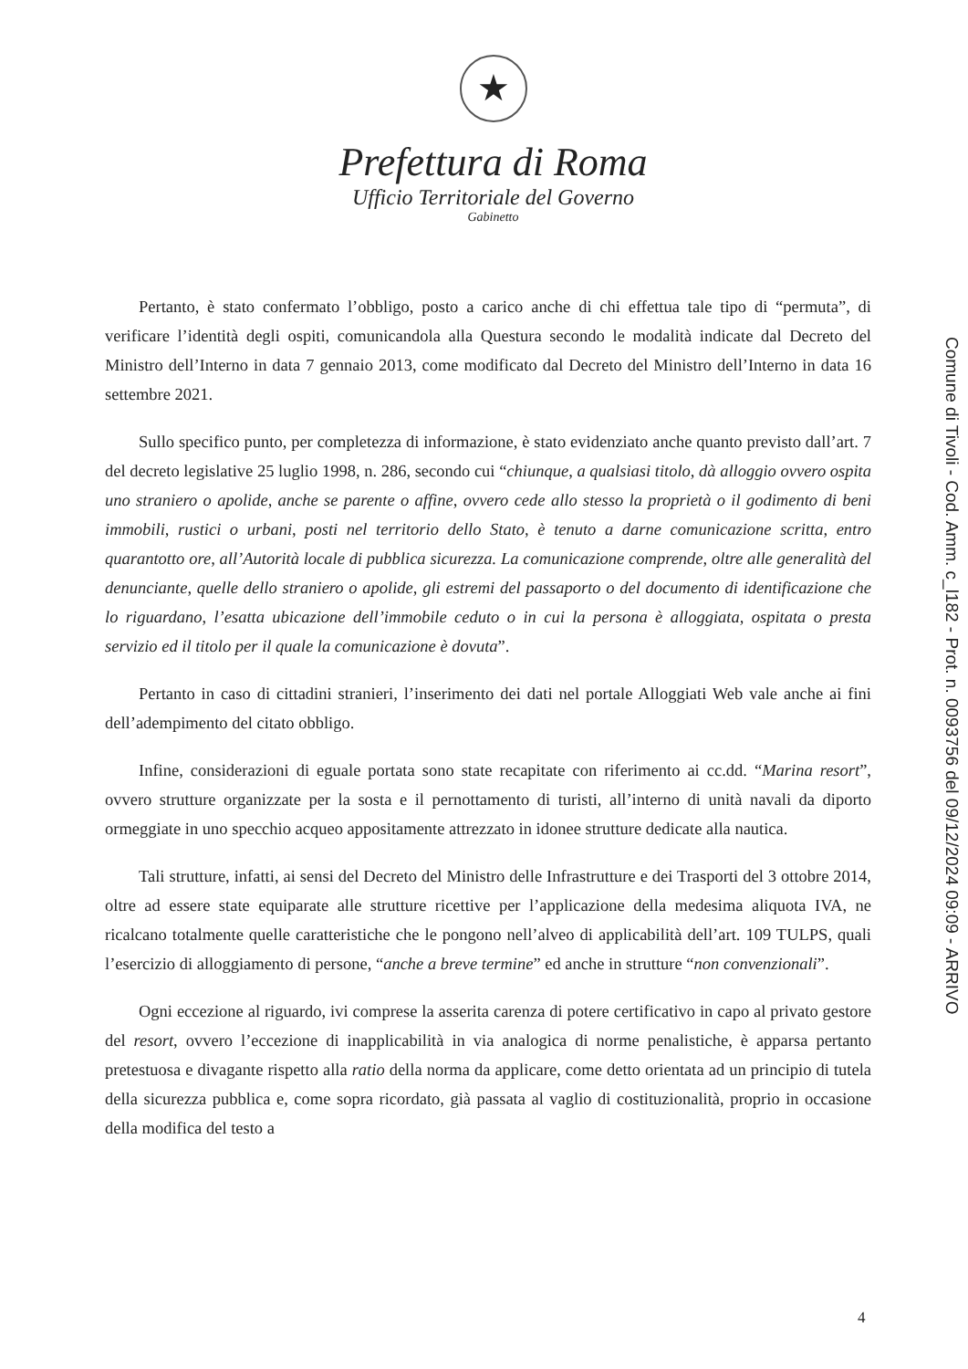★
Prefettura di Roma
Ufficio Territoriale del Governo
Gabinetto
Pertanto, è stato confermato l’obbligo, posto a carico anche di chi effettua tale tipo di “permuta”, di verificare l’identità degli ospiti, comunicandola alla Questura secondo le modalità indicate dal Decreto del Ministro dell’Interno in data 7 gennaio 2013, come modificato dal Decreto del Ministro dell’Interno in data 16 settembre 2021.
Sullo specifico punto, per completezza di informazione, è stato evidenziato anche quanto previsto dall’art. 7 del decreto legislative 25 luglio 1998, n. 286, secondo cui “chiunque, a qualsiasi titolo, dà alloggio ovvero ospita uno straniero o apolide, anche se parente o affine, ovvero cede allo stesso la proprietà o il godimento di beni immobili, rustici o urbani, posti nel territorio dello Stato, è tenuto a darne comunicazione scritta, entro quarantotto ore, all’Autorità locale di pubblica sicurezza. La comunicazione comprende, oltre alle generalità del denunciante, quelle dello straniero o apolide, gli estremi del passaporto o del documento di identificazione che lo riguardano, l’esatta ubicazione dell’immobile ceduto o in cui la persona è alloggiata, ospitata o presta servizio ed il titolo per il quale la comunicazione è dovuta”.
Pertanto in caso di cittadini stranieri, l’inserimento dei dati nel portale Alloggiati Web vale anche ai fini dell’adempimento del citato obbligo.
Infine, considerazioni di eguale portata sono state recapitate con riferimento ai cc.dd. “Marina resort”, ovvero strutture organizzate per la sosta e il pernottamento di turisti, all’interno di unità navali da diporto ormeggiate in uno specchio acqueo appositamente attrezzato in idonee strutture dedicate alla nautica.
Tali strutture, infatti, ai sensi del Decreto del Ministro delle Infrastrutture e dei Trasporti del 3 ottobre 2014, oltre ad essere state equiparate alle strutture ricettive per l’applicazione della medesima aliquota IVA, ne ricalcano totalmente quelle caratteristiche che le pongono nell’alveo di applicabilità dell’art. 109 TULPS, quali l’esercizio di alloggiamento di persone, “anche a breve termine” ed anche in strutture “non convenzionali”.
Ogni eccezione al riguardo, ivi comprese la asserita carenza di potere certificativo in capo al privato gestore del resort, ovvero l’eccezione di inapplicabilità in via analogica di norme penalistiche, è apparsa pertanto pretestuosa e divagante rispetto alla ratio della norma da applicare, come detto orientata ad un principio di tutela della sicurezza pubblica e, come sopra ricordato, già passata al vaglio di costituzionalità, proprio in occasione della modifica del testo a
Comune di Tivoli - Cod. Amm. c_l182 - Prot. n. 0093756 del 09/12/2024 09:09 - ARRIVO
4